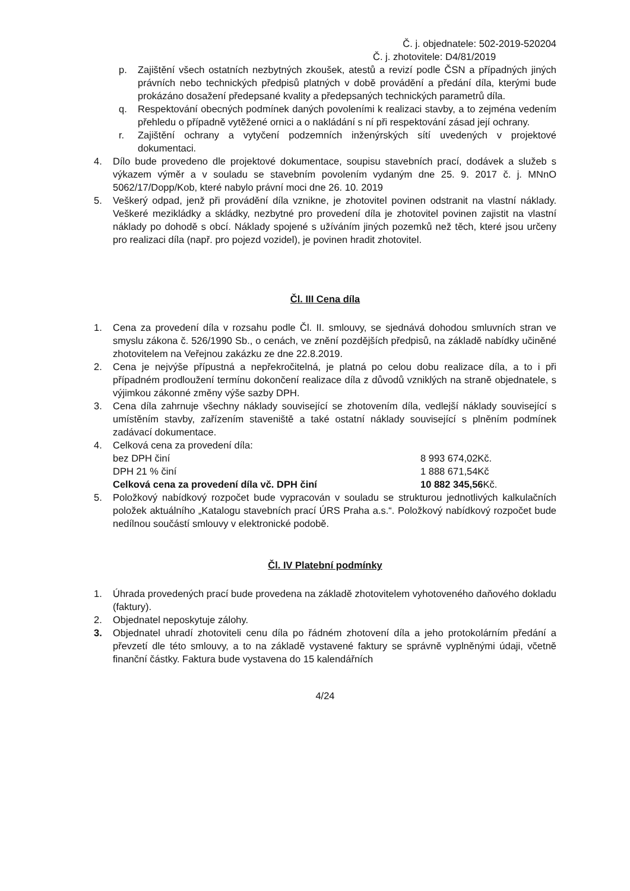Č. j. objednatele: 502-2019-520204
Č. j. zhotovitele: D4/81/2019
p. Zajištění všech ostatních nezbytných zkoušek, atestů a revizí podle ČSN a případných jiných právních nebo technických předpisů platných v době provádění a předání díla, kterými bude prokázáno dosažení předepsané kvality a předepsaných technických parametrů díla.
q. Respektování obecných podmínek daných povoleními k realizaci stavby, a to zejména vedením přehledu o případně vytěžené ornici a o nakládání s ní při respektování zásad její ochrany.
r. Zajištění ochrany a vytyčení podzemních inženýrských sítí uvedených v projektové dokumentaci.
4. Dílo bude provedeno dle projektové dokumentace, soupisu stavebních prací, dodávek a služeb s výkazem výměr a v souladu se stavebním povolením vydaným dne 25. 9. 2017 č. j. MNnO 5062/17/Dopp/Kob, které nabylo právní moci dne 26. 10. 2019
5. Veškerý odpad, jenž při provádění díla vznikne, je zhotovitel povinen odstranit na vlastní náklady. Veškeré mezikládky a skládky, nezbytné pro provedení díla je zhotovitel povinen zajistit na vlastní náklady po dohodě s obcí. Náklady spojené s užíváním jiných pozemků než těch, které jsou určeny pro realizaci díla (např. pro pojezd vozidel), je povinen hradit zhotovitel.
Čl. III Cena díla
1. Cena za provedení díla v rozsahu podle Čl. II. smlouvy, se sjednává dohodou smluvních stran ve smyslu zákona č. 526/1990 Sb., o cenách, ve znění pozdějších předpisů, na základě nabídky učiněné zhotovitelem na Veřejnou zakázku ze dne 22.8.2019.
2. Cena je nejvýše přípustná a nepřekročitelná, je platná po celou dobu realizace díla, a to i při případném prodloužení termínu dokončení realizace díla z důvodů vzniklých na straně objednatele, s výjimkou zákonné změny výše sazby DPH.
3. Cena díla zahrnuje všechny náklady související se zhotovením díla, vedlejší náklady související s umístěním stavby, zařízením staveniště a také ostatní náklady související s plněním podmínek zadávací dokumentace.
4. Celková cena za provedení díla:
bez DPH činí 8 993 674,02Kč.
DPH 21 % činí 1 888 671,54Kč
Celková cena za provedení díla vč. DPH činí 10 882 345,56 Kč.
5. Položkový nabídkový rozpočet bude vypracován v souladu se strukturou jednotlivých kalkulačních položek aktuálního „Katalogu stavebních prací ÚRS Praha a.s.“. Položkový nabídkový rozpočet bude nedílnou součástí smlouvy v elektronické podobě.
Čl. IV Platební podmínky
1. Úhrada provedených prací bude provedena na základě zhotovitelem vyhotoveného daňového dokladu (faktury).
2. Objednatel neposkytuje zálohy.
3. Objednatel uhradí zhotoviteli cenu díla po řádném zhotovení díla a jeho protokolárním předání a převzetí dle této smlouvy, a to na základě vystavené faktury se správně vyplněnými údaji, včetně finanční částky. Faktura bude vystavena do 15 kalendářních
4/24